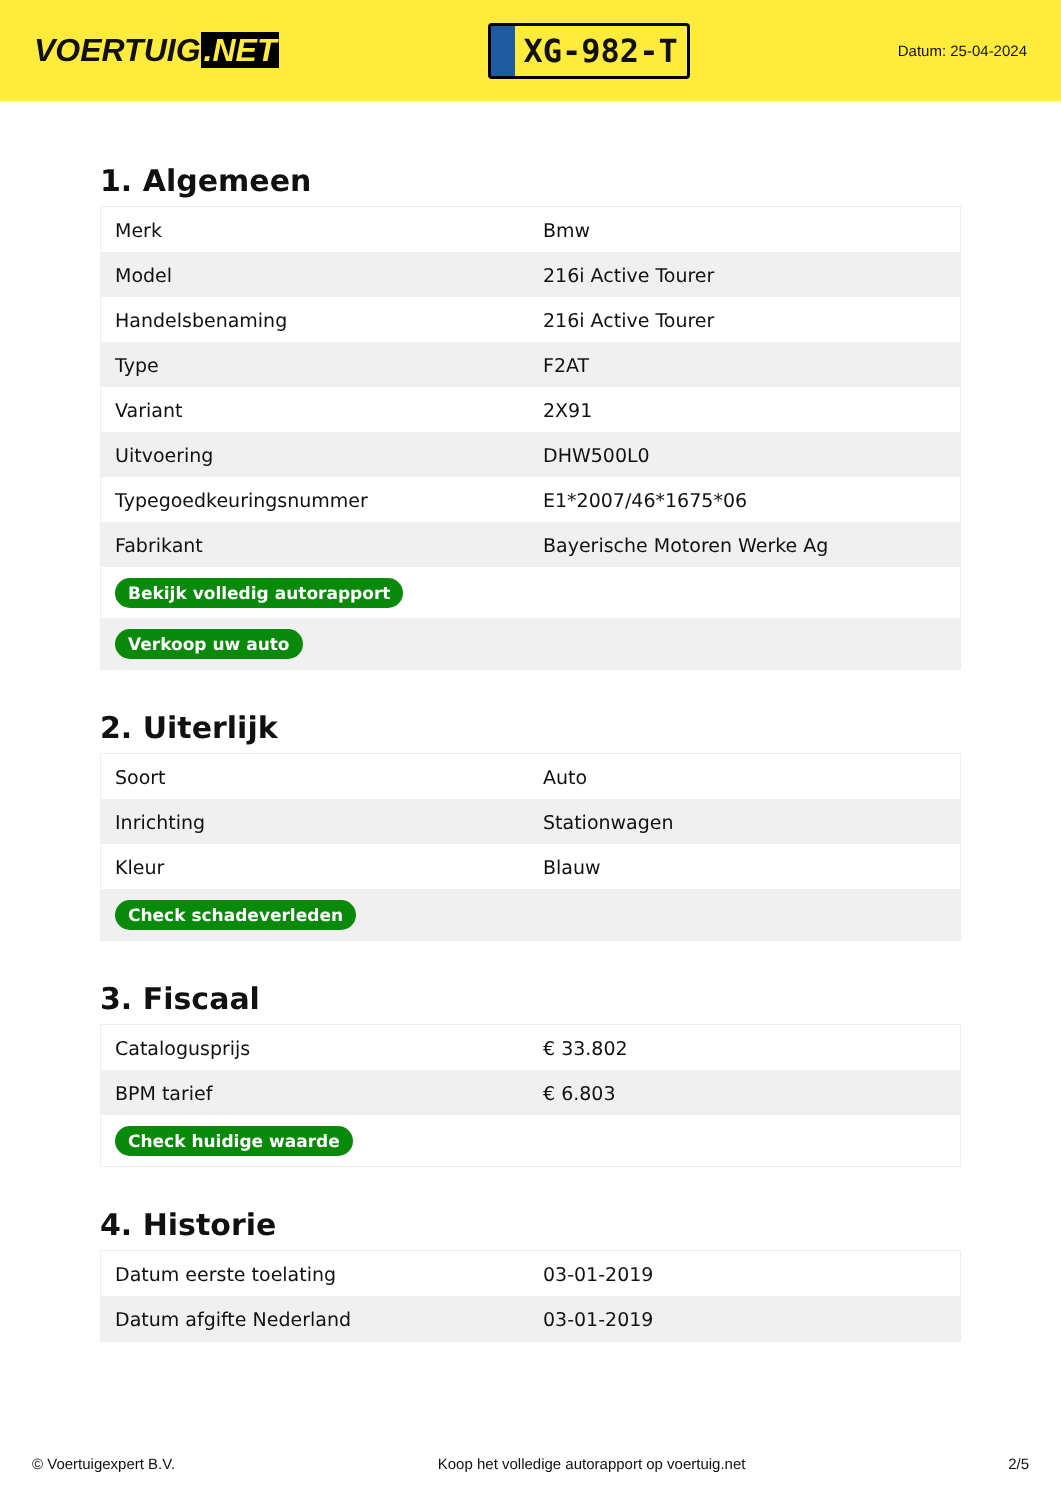VOERTUIG.NET
XG-982-T
Datum: 25-04-2024
1. Algemeen
| Merk | Bmw |
| Model | 216i Active Tourer |
| Handelsbenaming | 216i Active Tourer |
| Type | F2AT |
| Variant | 2X91 |
| Uitvoering | DHW500L0 |
| Typegoedkeuringsnummer | E1*2007/46*1675*06 |
| Fabrikant | Bayerische Motoren Werke Ag |
| Bekijk volledig autorapport | |
| Verkoop uw auto | |
2. Uiterlijk
| Soort | Auto |
| Inrichting | Stationwagen |
| Kleur | Blauw |
| Check schadeverleden | |
3. Fiscaal
| Catalogusprijs | € 33.802 |
| BPM tarief | € 6.803 |
| Check huidige waarde | |
4. Historie
| Datum eerste toelating | 03-01-2019 |
| Datum afgifte Nederland | 03-01-2019 |
© Voertuigexpert B.V. Koop het volledige autorapport op voertuig.net 2/5